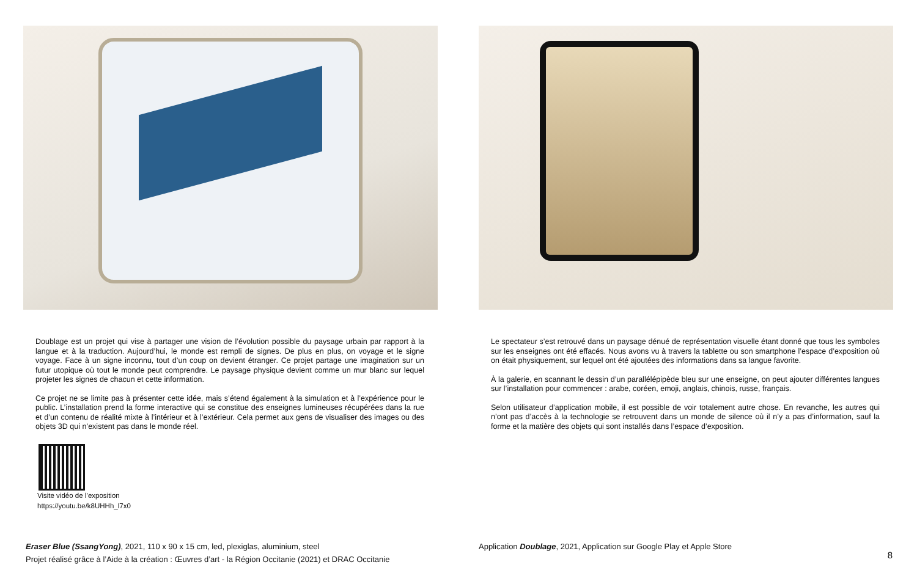Doublage est un projet qui vise à partager une vision de l’évolution possible du paysage urbain par rapport à la langue et à la traduction. Aujourd’hui, le monde est rempli de signes. De plus en plus, on voyage et le signe voyage. Face à un signe inconnu, tout d’un coup on devient étranger. Ce projet partage une imagination sur un futur utopique où tout le monde peut comprendre. Le paysage physique devient comme un mur blanc sur lequel projeter les signes de chacun et cette information.
Ce projet ne se limite pas à présenter cette idée, mais s’étend également à la simulation et à l’expérience pour le public. L’installation prend la forme interactive qui se constitue des enseignes lumineuses récupérées dans la rue et d’un contenu de réalité mixte à l’intérieur et à l’extérieur. Cela permet aux gens de visualiser des images ou des objets 3D qui n’existent pas dans le monde réel.
Visite vidéo de l’exposition
https://youtu.be/k8UHHh_l7x0
Le spectateur s’est retrouvé dans un paysage dénué de représentation visuelle étant donné que tous les symboles sur les enseignes ont été effacés. Nous avons vu à travers la tablette ou son smartphone l’espace d’exposition où on était physiquement, sur lequel ont été ajoutées des informations dans sa langue favorite.
À la galerie, en scannant le dessin d’un parallélépipède bleu sur une enseigne, on peut ajouter différentes langues sur l’installation pour commencer : arabe, coréen, emoji, anglais, chinois, russe, français.
Selon utilisateur d’application mobile, il est possible de voir totalement autre chose. En revanche, les autres qui n’ont pas d’accès à la technologie se retrouvent dans un monde de silence où il n’y a pas d’information, sauf la forme et la matière des objets qui sont installés dans l’espace d’exposition.
Eraser Blue (SsangYong), 2021, 110 x 90 x 15 cm, led, plexiglas, aluminium, steel
Projet réalisé grâce à l’Aide à la création : Œuvres d’art - la Région Occitanie (2021) et DRAC Occitanie
Application Doublage, 2021, Application sur Google Play et Apple Store
8